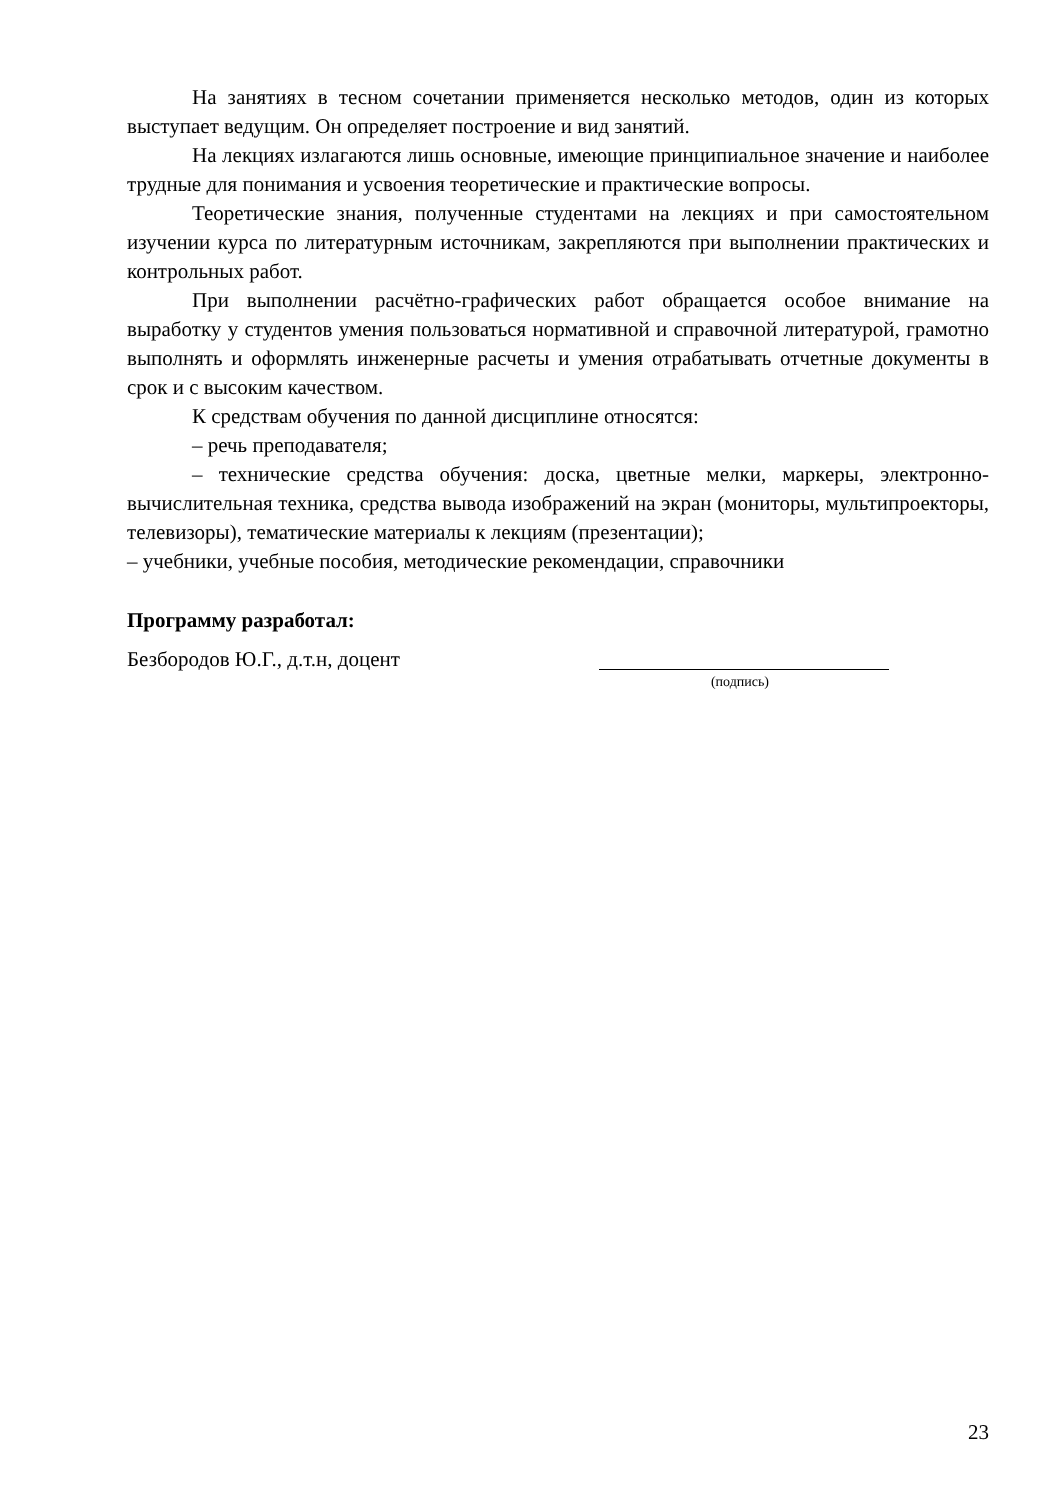На занятиях в тесном сочетании применяется несколько методов, один из которых выступает ведущим. Он определяет построение и вид занятий.
На лекциях излагаются лишь основные, имеющие принципиальное значение и наиболее трудные для понимания и усвоения теоретические и практические вопросы.
Теоретические знания, полученные студентами на лекциях и при самостоятельном изучении курса по литературным источникам, закрепляются при выполнении практических и контрольных работ.
При выполнении расчётно-графических работ обращается особое внимание на выработку у студентов умения пользоваться нормативной и справочной литературой, грамотно выполнять и оформлять инженерные расчеты и умения отрабатывать отчетные документы в срок и с высоким качеством.
К средствам обучения по данной дисциплине относятся:
– речь преподавателя;
– технические средства обучения: доска, цветные мелки, маркеры, электронно-вычислительная техника, средства вывода изображений на экран (мониторы, мультипроекторы, телевизоры), тематические материалы к лекциям (презентации);
– учебники, учебные пособия, методические рекомендации, справочники
Программу разработал:
Безбородов Ю.Г., д.т.н, доцент
(подпись)
23